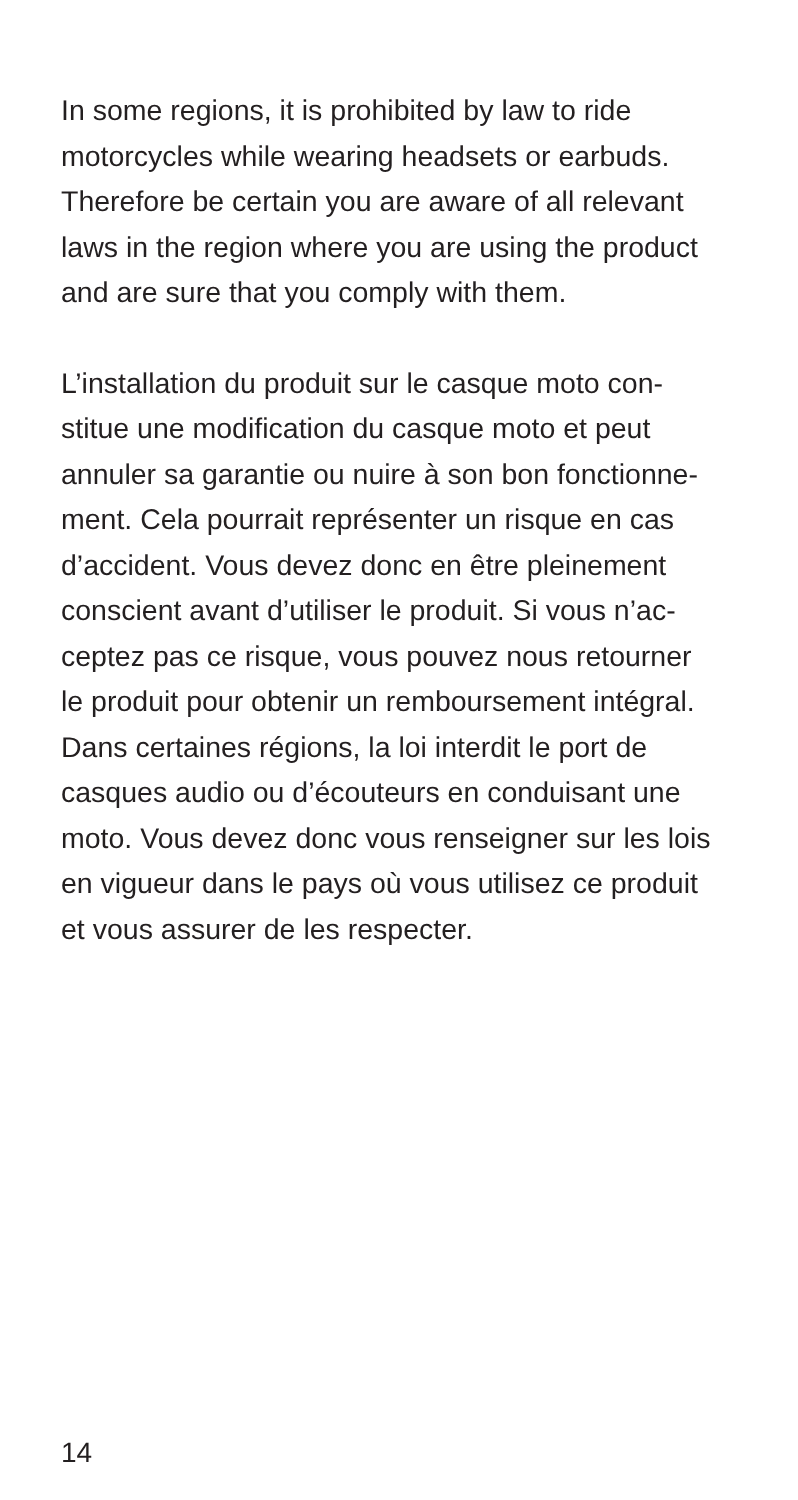In some regions, it is prohibited by law to ride
motorcycles while wearing headsets or earbuds.
Therefore be certain you are aware of all relevant
laws in the region where you are using the product
and are sure that you comply with them.
L’installation du produit sur le casque moto con-
stitue une modification du casque moto et peut
annuler sa garantie ou nuire à son bon fonctionne-
ment. Cela pourrait représenter un risque en cas
d’accident. Vous devez donc en être pleinement
conscient avant d’utiliser le produit. Si vous n’ac-
ceptez pas ce risque, vous pouvez nous retourner
le produit pour obtenir un remboursement intégral.
Dans certaines régions, la loi interdit le port de
casques audio ou d’écouteurs en conduisant une
moto. Vous devez donc vous renseigner sur les lois
en vigueur dans le pays où vous utilisez ce produit
et vous assurer de les respecter.
14